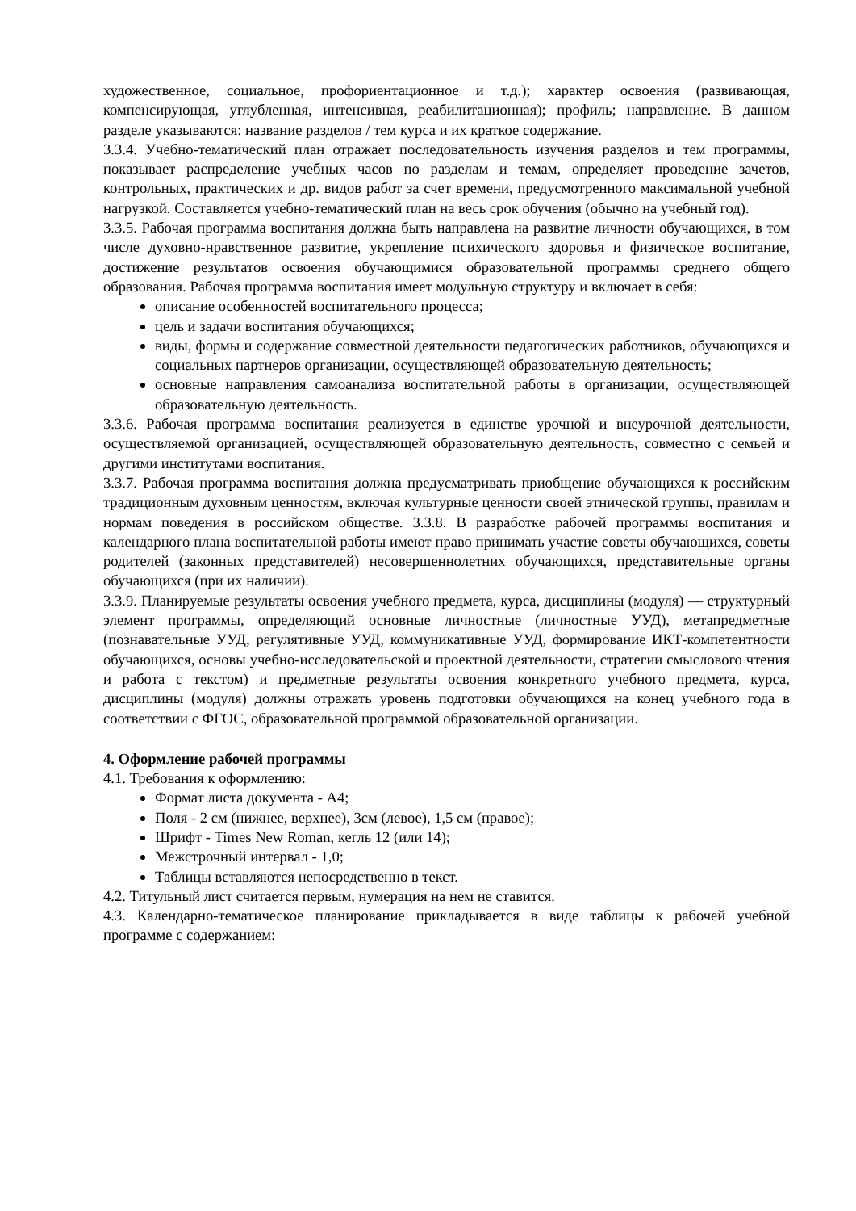художественное, социальное, профориентационное и т.д.); характер освоения (развивающая, компенсирующая, углубленная, интенсивная, реабилитационная); профиль; направление. В данном разделе указываются: название разделов / тем курса и их краткое содержание.
3.3.4. Учебно-тематический план отражает последовательность изучения разделов и тем программы, показывает распределение учебных часов по разделам и темам, определяет проведение зачетов, контрольных, практических и др. видов работ за счет времени, предусмотренного максимальной учебной нагрузкой. Составляется учебно-тематический план на весь срок обучения (обычно на учебный год).
3.3.5. Рабочая программа воспитания должна быть направлена на развитие личности обучающихся, в том числе духовно-нравственное развитие, укрепление психического здоровья и физическое воспитание, достижение результатов освоения обучающимися образовательной программы среднего общего образования. Рабочая программа воспитания имеет модульную структуру и включает в себя:
описание особенностей воспитательного процесса;
цель и задачи воспитания обучающихся;
виды, формы и содержание совместной деятельности педагогических работников, обучающихся и социальных партнеров организации, осуществляющей образовательную деятельность;
основные направления самоанализа воспитательной работы в организации, осуществляющей образовательную деятельность.
3.3.6. Рабочая программа воспитания реализуется в единстве урочной и внеурочной деятельности, осуществляемой организацией, осуществляющей образовательную деятельность, совместно с семьей и другими институтами воспитания.
3.3.7. Рабочая программа воспитания должна предусматривать приобщение обучающихся к российским традиционным духовным ценностям, включая культурные ценности своей этнической группы, правилам и нормам поведения в российском обществе. 3.3.8. В разработке рабочей программы воспитания и календарного плана воспитательной работы имеют право принимать участие советы обучающихся, советы родителей (законных представителей) несовершеннолетних обучающихся, представительные органы обучающихся (при их наличии).
3.3.9. Планируемые результаты освоения учебного предмета, курса, дисциплины (модуля) — структурный элемент программы, определяющий основные личностные (личностные УУД), метапредметные (познавательные УУД, регулятивные УУД, коммуникативные УУД, формирование ИКТ-компетентности обучающихся, основы учебно-исследовательской и проектной деятельности, стратегии смыслового чтения и работа с текстом) и предметные результаты освоения конкретного учебного предмета, курса, дисциплины (модуля) должны отражать уровень подготовки обучающихся на конец учебного года в соответствии с ФГОС, образовательной программой образовательной организации.
4. Оформление рабочей программы
4.1. Требования к оформлению:
Формат листа документа - А4;
Поля - 2 см (нижнее, верхнее), 3см (левое), 1,5 см (правое);
Шрифт - Times New Roman, кегль 12 (или 14);
Межстрочный интервал - 1,0;
Таблицы вставляются непосредственно в текст.
4.2. Титульный лист считается первым, нумерация на нем не ставится.
4.3. Календарно-тематическое планирование прикладывается в виде таблицы к рабочей учебной программе с содержанием: